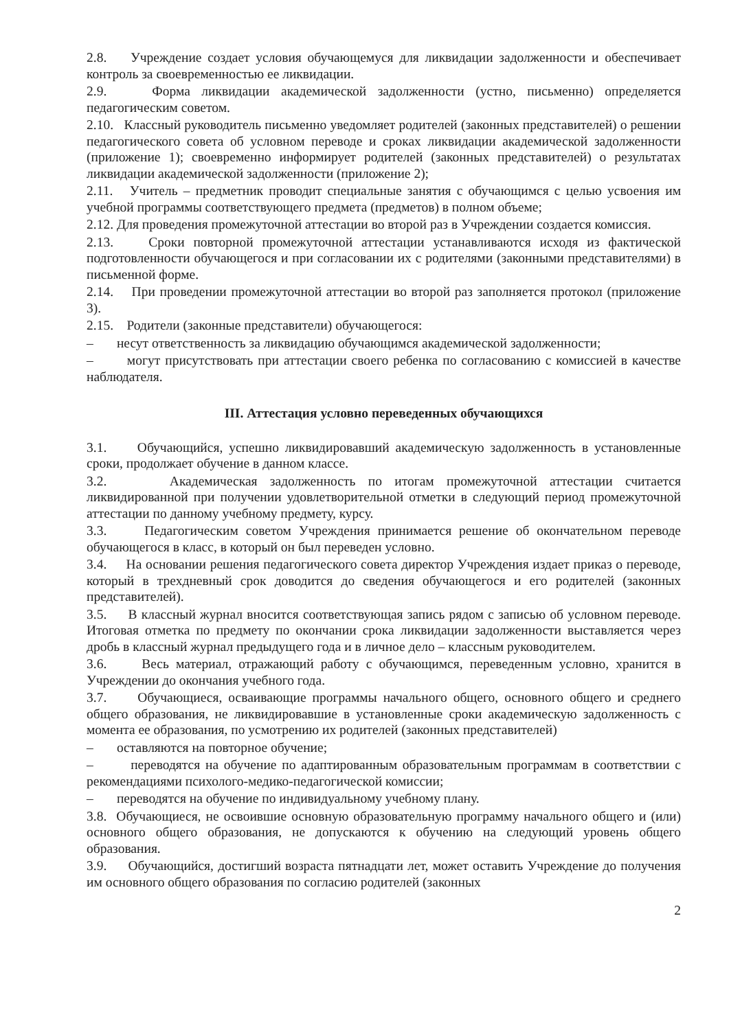2.8. Учреждение создает условия обучающемуся для ликвидации задолженности и обеспечивает контроль за своевременностью ее ликвидации.
2.9. Форма ликвидации академической задолженности (устно, письменно) определяется педагогическим советом.
2.10. Классный руководитель письменно уведомляет родителей (законных представителей) о решении педагогического совета об условном переводе и сроках ликвидации академической задолженности (приложение 1); своевременно информирует родителей (законных представителей) о результатах ликвидации академической задолженности (приложение 2);
2.11. Учитель – предметник проводит специальные занятия с обучающимся с целью усвоения им учебной программы соответствующего предмета (предметов) в полном объеме;
2.12. Для проведения промежуточной аттестации во второй раз в Учреждении создается комиссия.
2.13. Сроки повторной промежуточной аттестации устанавливаются исходя из фактической подготовленности обучающегося и при согласовании их с родителями (законными представителями) в письменной форме.
2.14. При проведении промежуточной аттестации во второй раз заполняется протокол (приложение 3).
2.15. Родители (законные представители) обучающегося:
– несут ответственность за ликвидацию обучающимся академической задолженности;
– могут присутствовать при аттестации своего ребенка по согласованию с комиссией в качестве наблюдателя.
III. Аттестация условно переведенных обучающихся
3.1. Обучающийся, успешно ликвидировавший академическую задолженность в установленные сроки, продолжает обучение в данном классе.
3.2. Академическая задолженность по итогам промежуточной аттестации считается ликвидированной при получении удовлетворительной отметки в следующий период промежуточной аттестации по данному учебному предмету, курсу.
3.3. Педагогическим советом Учреждения принимается решение об окончательном переводе обучающегося в класс, в который он был переведен условно.
3.4. На основании решения педагогического совета директор Учреждения издает приказ о переводе, который в трехдневный срок доводится до сведения обучающегося и его родителей (законных представителей).
3.5. В классный журнал вносится соответствующая запись рядом с записью об условном переводе. Итоговая отметка по предмету по окончании срока ликвидации задолженности выставляется через дробь в классный журнал предыдущего года и в личное дело – классным руководителем.
3.6. Весь материал, отражающий работу с обучающимся, переведенным условно, хранится в Учреждении до окончания учебного года.
3.7. Обучающиеся, осваивающие программы начального общего, основного общего и среднего общего образования, не ликвидировавшие в установленные сроки академическую задолженность с момента ее образования, по усмотрению их родителей (законных представителей)
– оставляются на повторное обучение;
– переводятся на обучение по адаптированным образовательным программам в соответствии с рекомендациями психолого-медико-педагогической комиссии;
– переводятся на обучение по индивидуальному учебному плану.
3.8. Обучающиеся, не освоившие основную образовательную программу начального общего и (или) основного общего образования, не допускаются к обучению на следующий уровень общего образования.
3.9. Обучающийся, достигший возраста пятнадцати лет, может оставить Учреждение до получения им основного общего образования по согласию родителей (законных
2